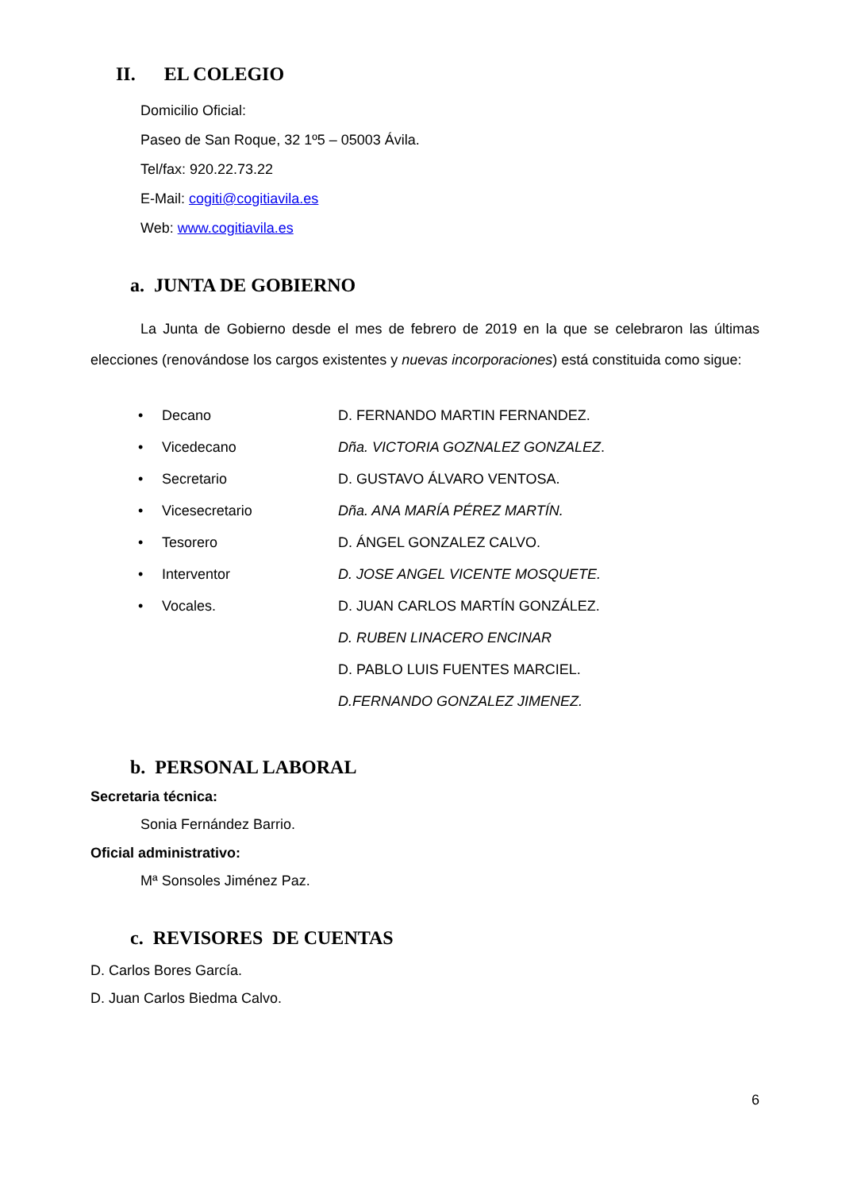II. EL COLEGIO
Domicilio Oficial:
Paseo de San Roque, 32 1º5 – 05003 Ávila.
Tel/fax: 920.22.73.22
E-Mail: cogiti@cogitiavila.es
Web: www.cogitiavila.es
a. JUNTA DE GOBIERNO
La Junta de Gobierno desde el mes de febrero de 2019 en la que se celebraron las últimas elecciones (renovándose los cargos existentes y nuevas incorporaciones) está constituida como sigue:
| • | Decano | D. FERNANDO MARTIN FERNANDEZ. |
| • | Vicedecano | Dña. VICTORIA GOZNALEZ GONZALEZ . |
| • | Secretario | D. GUSTAVO ÁLVARO VENTOSA. |
| • | Vicesecretario | Dña. ANA MARÍA PÉREZ MARTÍN. |
| • | Tesorero | D. ÁNGEL GONZALEZ CALVO. |
| • | Interventor | D. JOSE ANGEL VICENTE MOSQUETE. |
| • | Vocales. | D. JUAN CARLOS MARTÍN GONZÁLEZ. |
| | | D. RUBEN LINACERO ENCINAR |
| | | D. PABLO LUIS FUENTES MARCIEL. |
| | | D.FERNANDO GONZALEZ JIMENEZ. |
b. PERSONAL LABORAL
Secretaria técnica:
Sonia Fernández Barrio.
Oficial administrativo:
Mª Sonsoles Jiménez Paz.
c. REVISORES DE CUENTAS
D. Carlos Bores García.
D. Juan Carlos Biedma Calvo.
6